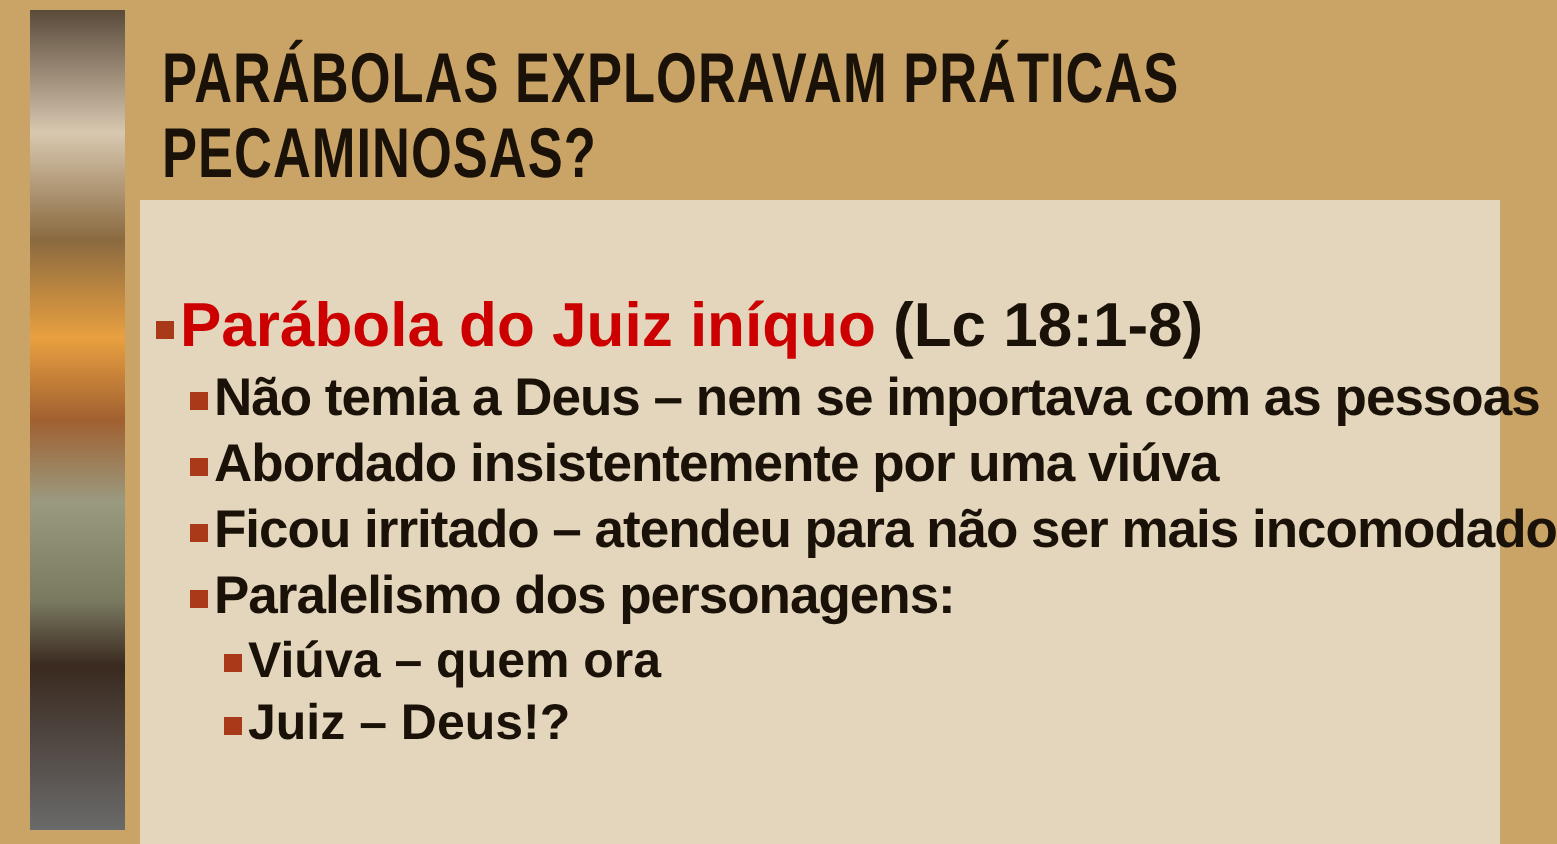PARÁBOLAS EXPLORAVAM PRÁTICAS PECAMINOSAS?
Parábola do Juiz iníquo (Lc 18:1-8)
Não temia a Deus – nem se importava com as pessoas
Abordado insistentemente por uma viúva
Ficou irritado – atendeu para não ser mais incomodado
Paralelismo dos personagens:
Viúva – quem ora
Juiz – Deus!?